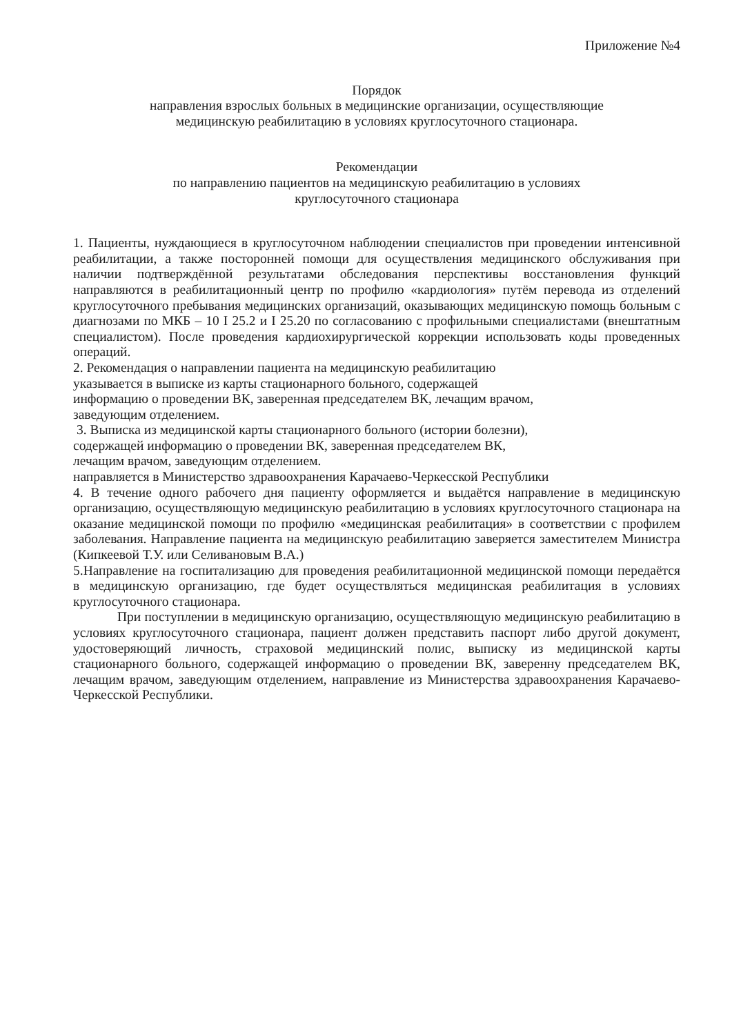Приложение №4
Порядок
направления взрослых больных в медицинские организации, осуществляющие
медицинскую реабилитацию в условиях круглосуточного стационара.
Рекомендации
по направлению пациентов на медицинскую реабилитацию в условиях
круглосуточного стационара
1. Пациенты, нуждающиеся в круглосуточном наблюдении специалистов при проведении интенсивной реабилитации, а также посторонней помощи для осуществления медицинского обслуживания при наличии подтверждённой результатами обследования перспективы восстановления функций направляются в реабилитационный центр по профилю «кардиология» путём перевода из отделений круглосуточного пребывания медицинских организаций, оказывающих медицинскую помощь больным с диагнозами по МКБ – 10 I 25.2 и I 25.20 по согласованию с профильными специалистами (внештатным специалистом). После проведения кардиохирургической коррекции использовать коды проведенных операций.
2. Рекомендация о направлении пациента на медицинскую реабилитацию
указывается в выписке из карты стационарного больного, содержащей
информацию о проведении ВК, заверенная председателем ВК, лечащим врачом,
заведующим отделением.
3. Выписка из медицинской карты стационарного больного (истории болезни),
содержащей информацию о проведении ВК, заверенная председателем ВК,
лечащим врачом, заведующим отделением.
направляется в Министерство здравоохранения Карачаево-Черкесской Республики
4. В течение одного рабочего дня пациенту оформляется и выдаётся направление в медицинскую организацию, осуществляющую медицинскую реабилитацию в условиях круглосуточного стационара на оказание медицинской помощи по профилю «медицинская реабилитация» в соответствии с профилем заболевания. Направление пациента на медицинскую реабилитацию заверяется заместителем Министра (Кипкеевой Т.У. или Селивановым В.А.)
5.Направление на госпитализацию для проведения реабилитационной медицинской помощи передаётся в медицинскую организацию, где будет осуществляться медицинская реабилитация в условиях круглосуточного стационара.
При поступлении в медицинскую организацию, осуществляющую медицинскую реабилитацию в условиях круглосуточного стационара, пациент должен представить паспорт либо другой документ, удостоверяющий личность, страховой медицинский полис, выписку из медицинской карты стационарного больного, содержащей информацию о проведении ВК, заверенну председателем ВК, лечащим врачом, заведующим отделением, направление из Министерства здравоохранения Карачаево-Черкесской Республики.